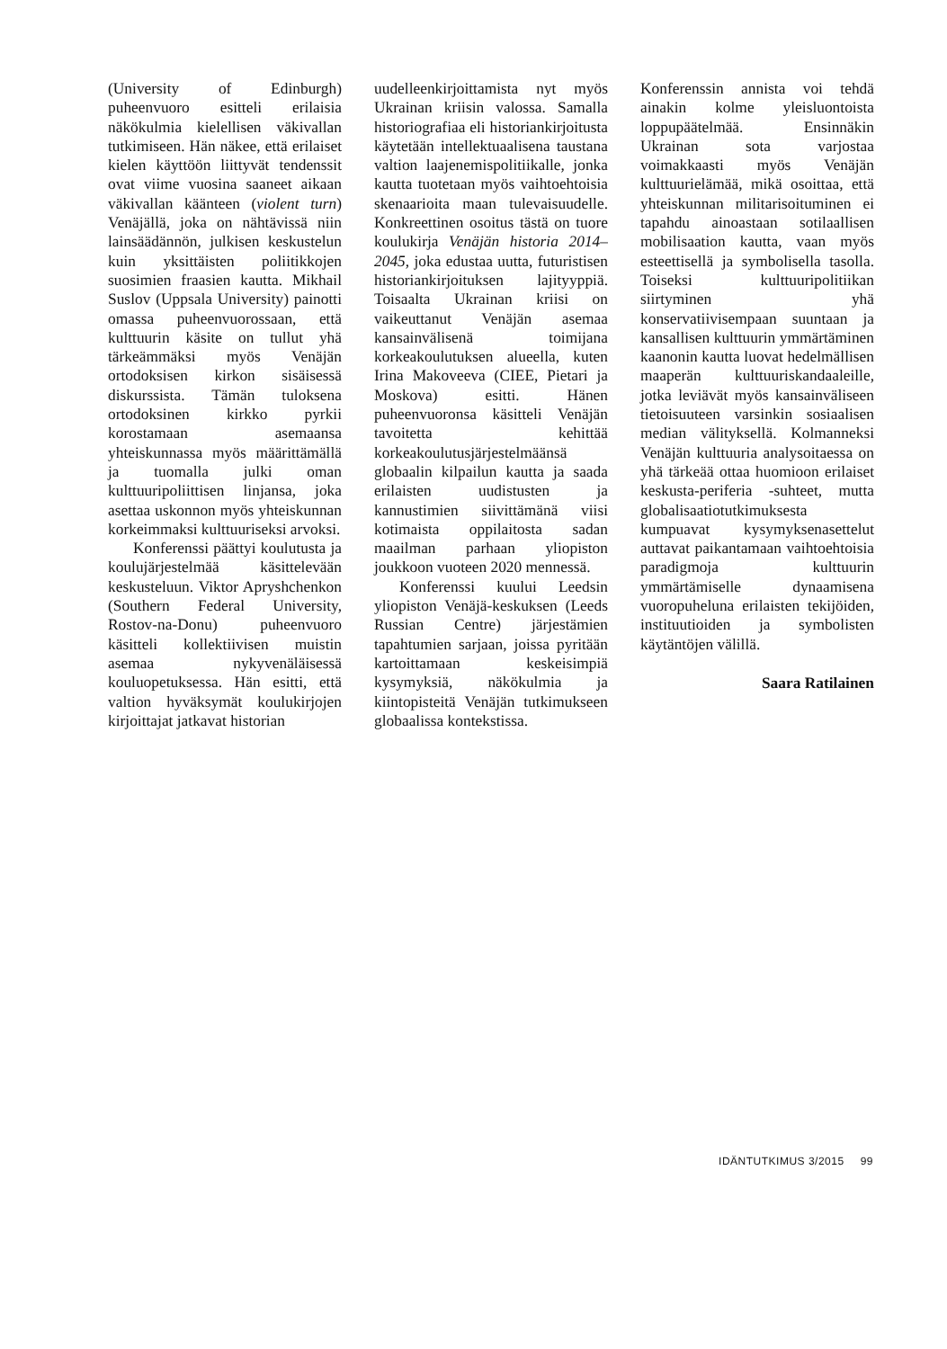(University of Edinburgh) puheenvuoro esitteli erilaisia näkökulmia kielellisen väkivallan tutkimiseen. Hän näkee, että erilaiset kielen käyttöön liittyvät tendenssit ovat viime vuosina saaneet aikaan väkivallan käänteen (violent turn) Venäjällä, joka on nähtävissä niin lainsäädännön, julkisen keskustelun kuin yksittäisten poliitikkojen suosimien fraasien kautta. Mikhail Suslov (Uppsala University) painotti omassa puheenvuorossaan, että kulttuurin käsite on tullut yhä tärkeämmäksi myös Venäjän ortodoksisen kirkon sisäisessä diskurssista. Tämän tuloksena ortodoksinen kirkko pyrkii korostamaan asemaansa yhteiskunnassa myös määrittämällä ja tuomalla julki oman kulttuuripoliittisen linjansa, joka asettaa uskonnon myös yhteiskunnan korkeimmaksi kulttuuriseksi arvoksi.
Konferenssi päättyi koulutusta ja koulujärjestelmää käsittelevään keskusteluun. Viktor Apryshchenkon (Southern Federal University, Rostov-na-Donu) puheenvuoro käsitteli kollektiivisen muistin asemaa nykyvenäläisessä kouluopetuksessa. Hän esitti, että valtion hyväksymät koulukirjojen kirjoittajat jatkavat historian
uudelleenkirjoittamista nyt myös Ukrainan kriisin valossa. Samalla historiografiaa eli historiankirjoitusta käytetään intellektuaalisena taustana valtion laajenemispolitiikalle, jonka kautta tuotetaan myös vaihtoehtoisia skenaarioita maan tulevaisuudelle. Konkreettinen osoitus tästä on tuore koulukirja Venäjän historia 2014–2045, joka edustaa uutta, futuristisen historiankirjoituksen lajityyppiä. Toisaalta Ukrainan kriisi on vaikeuttanut Venäjän asemaa kansainvälisenä toimijana korkeakoulutuksen alueella, kuten Irina Makoveeva (CIEE, Pietari ja Moskova) esitti. Hänen puheenvuoronsa käsitteli Venäjän tavoitetta kehittää korkeakoulutusjärjestelmäänsä globaalin kilpailun kautta ja saada erilaisten uudistusten ja kannustimien siivittämänä viisi kotimaista oppilaitosta sadan maailman parhaan yliopiston joukkoon vuoteen 2020 mennessä.
Konferenssi kuului Leedsin yliopiston Venäjä-keskuksen (Leeds Russian Centre) järjestämien tapahtumien sarjaan, joissa pyritään kartoittamaan keskeisimpiä kysymyksiä, näkökulmia ja kiintopisteitä Venäjän tutkimukseen globaalissa kontekstissa.
Konferenssin annista voi tehdä ainakin kolme yleisluontoista loppupäätelmää. Ensinnäkin Ukrainan sota varjostaa voimakkaasti myös Venäjän kulttuurielämää, mikä osoittaa, että yhteiskunnan militarisoituminen ei tapahdu ainoastaan sotilaallisen mobilisaation kautta, vaan myös esteettisellä ja symbolisella tasolla. Toiseksi kulttuuripolitiikan siirtyminen yhä konservatiivisempaan suuntaan ja kansallisen kulttuurin ymmärtäminen kaanonin kautta luovat hedelmällisen maaperän kulttuuriskandaaleille, jotka leviävät myös kansainväliseen tietoisuuteen varsinkin sosiaalisen median välityksellä. Kolmanneksi Venäjän kulttuuria analysoitaessa on yhä tärkeää ottaa huomioon erilaiset keskusta-periferia -suhteet, mutta globalisaatiotutkimuksesta kumpuavat kysymyksenasettelut auttavat paikantamaan vaihtoehtoisia paradigmoja kulttuurin ymmärtämiselle dynaamisena vuoropuheluna erilaisten tekijöiden, instituutioiden ja symbolisten käytäntöjen välillä.
Saara Ratilainen
IDÄNTUTKIMUS 3/2015 99